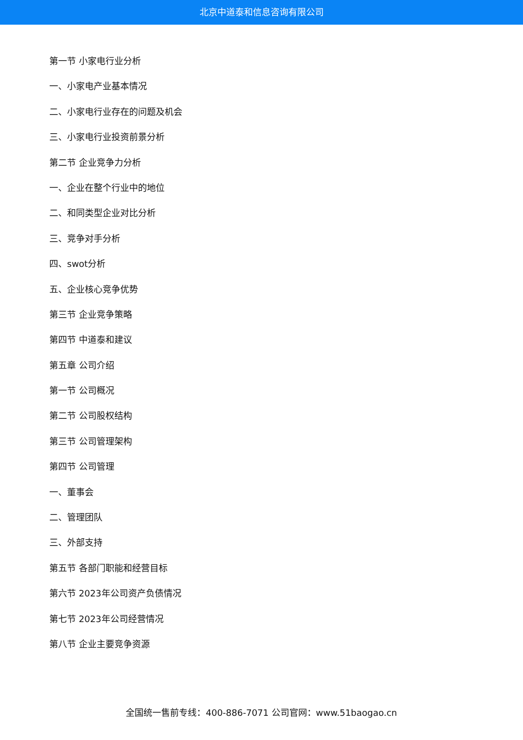北京中道泰和信息咨询有限公司
第一节 小家电行业分析
一、小家电产业基本情况
二、小家电行业存在的问题及机会
三、小家电行业投资前景分析
第二节 企业竞争力分析
一、企业在整个行业中的地位
二、和同类型企业对比分析
三、竞争对手分析
四、swot分析
五、企业核心竞争优势
第三节 企业竞争策略
第四节 中道泰和建议
第五章 公司介绍
第一节 公司概况
第二节 公司股权结构
第三节 公司管理架构
第四节 公司管理
一、董事会
二、管理团队
三、外部支持
第五节 各部门职能和经营目标
第六节 2023年公司资产负债情况
第七节 2023年公司经营情况
第八节 企业主要竞争资源
全国统一售前专线：400-886-7071 公司官网：www.51baogao.cn